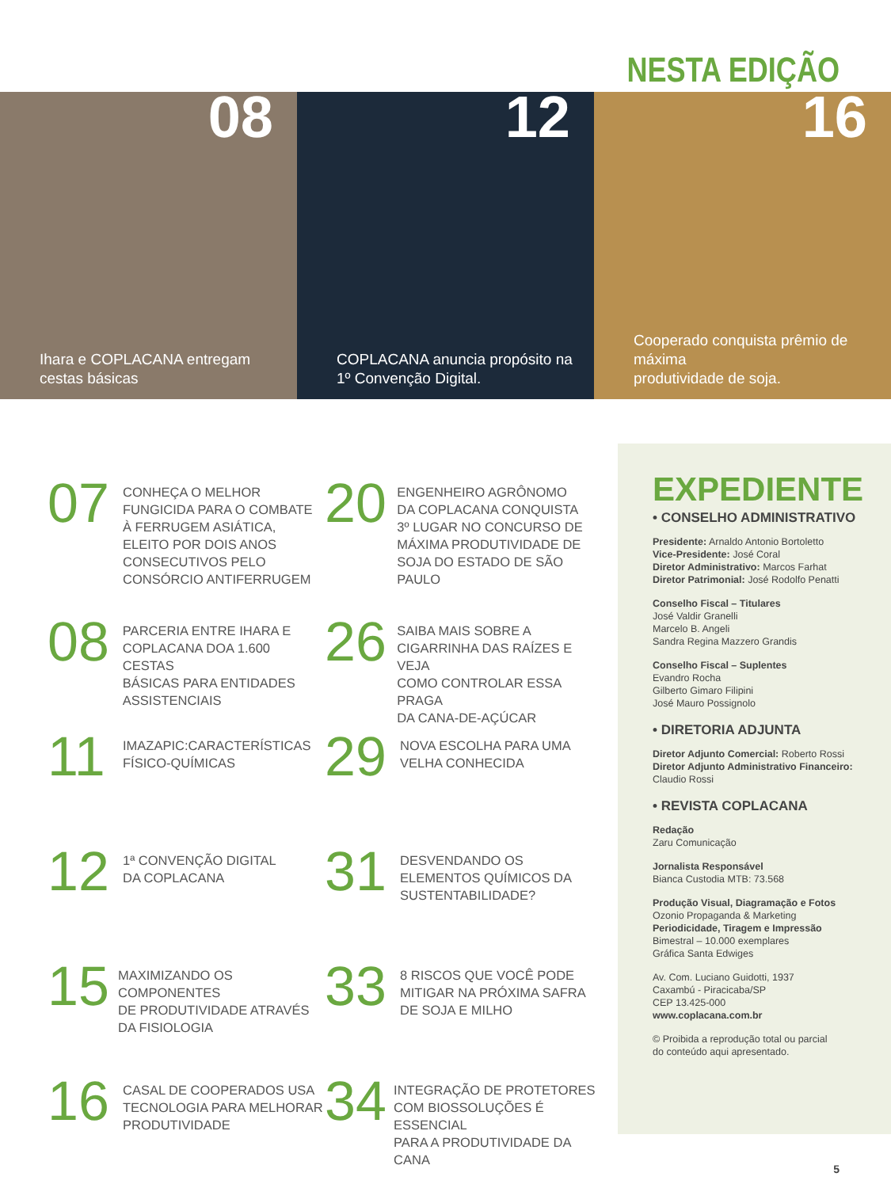NESTA EDIÇÃO
08
Ihara e COPLACANA entregam
cestas básicas
12
COPLACANA anuncia propósito na
1º Convenção Digital.
16
Cooperado conquista prêmio de máxima
produtividade de soja.
07
CONHEÇA O MELHOR
FUNGICIDA PARA O COMBATE
À FERRUGEM ASIÁTICA,
ELEITO POR DOIS ANOS
CONSECUTIVOS PELO
CONSÓRCIO ANTIFERRUGEM
20
ENGENHEIRO AGRÔNOMO
DA COPLACANA CONQUISTA
3º LUGAR NO CONCURSO DE
MÁXIMA PRODUTIVIDADE DE
SOJA DO ESTADO DE SÃO PAULO
08
PARCERIA ENTRE IHARA E
COPLACANA DOA 1.600 CESTAS
BÁSICAS PARA ENTIDADES
ASSISTENCIAIS
26
SAIBA MAIS SOBRE A
CIGARRINHA DAS RAÍZES E VEJA
COMO CONTROLAR ESSA PRAGA
DA CANA-DE-AÇÚCAR
11
IMAZAPIC:CARACTERÍSTICAS
FÍSICO-QUÍMICAS
29
NOVA ESCOLHA PARA UMA
VELHA CONHECIDA
12
1ª CONVENÇÃO DIGITAL
DA COPLACANA
31
DESVENDANDO OS
ELEMENTOS QUÍMICOS DA
SUSTENTABILIDADE?
15
MAXIMIZANDO OS COMPONENTES
DE PRODUTIVIDADE ATRAVÉS
DA FISIOLOGIA
33
8 RISCOS QUE VOCÊ PODE
MITIGAR NA PRÓXIMA SAFRA
DE SOJA E MILHO
16
CASAL DE COOPERADOS USA
TECNOLOGIA PARA MELHORAR
PRODUTIVIDADE
34
INTEGRAÇÃO DE PROTETORES
COM BIOSSOLUÇÕES É ESSENCIAL
PARA A PRODUTIVIDADE DA CANA
EXPEDIENTE
• CONSELHO ADMINISTRATIVO
Presidente: Arnaldo Antonio Bortoletto
Vice-Presidente: José Coral
Diretor Administrativo: Marcos Farhat
Diretor Patrimonial: José Rodolfo Penatti
Conselho Fiscal – Titulares
José Valdir Granelli
Marcelo B. Angeli
Sandra Regina Mazzero Grandis
Conselho Fiscal – Suplentes
Evandro Rocha
Gilberto Gimaro Filipini
José Mauro Possignolo
• DIRETORIA ADJUNTA
Diretor Adjunto Comercial: Roberto Rossi
Diretor Adjunto Administrativo Financeiro:
Claudio Rossi
• REVISTA COPLACANA
Redação
Zaru Comunicação
Jornalista Responsável
Bianca Custodia MTB: 73.568
Produção Visual, Diagramação e Fotos
Ozonio Propaganda & Marketing
Periodicidade, Tiragem e Impressão
Bimestral – 10.000 exemplares
Gráfica Santa Edwiges
Av. Com. Luciano Guidotti, 1937
Caxambú - Piracicaba/SP
CEP 13.425-000
www.coplacana.com.br
© Proibida a reprodução total ou parcial
do conteúdo aqui apresentado.
5